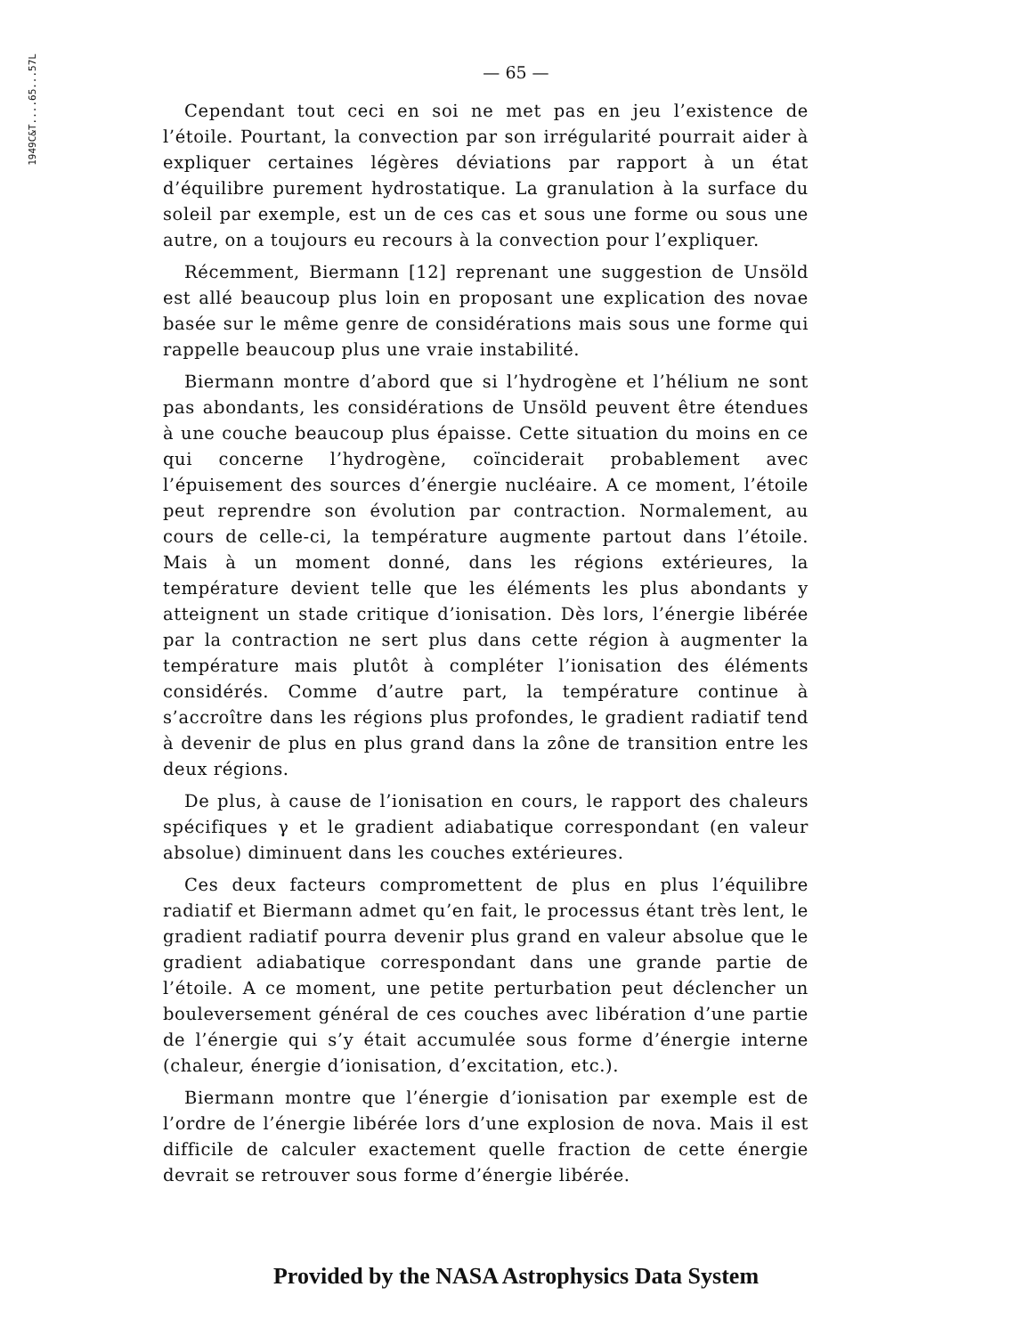1949C&T....65...57L
— 65 —
Cependant tout ceci en soi ne met pas en jeu l’existence de l’étoile. Pourtant, la convection par son irrégularité pourrait aider à expliquer certaines légères déviations par rapport à un état d’équilibre purement hydrostatique. La granulation à la surface du soleil par exemple, est un de ces cas et sous une forme ou sous une autre, on a toujours eu recours à la convection pour l’expliquer.
Récemment, Biermann [12] reprenant une suggestion de Unsöld est allé beaucoup plus loin en proposant une explication des novae basée sur le même genre de considérations mais sous une forme qui rappelle beaucoup plus une vraie instabilité.
Biermann montre d’abord que si l’hydrogène et l’hélium ne sont pas abondants, les considérations de Unsöld peuvent être étendues à une couche beaucoup plus épaisse. Cette situation du moins en ce qui concerne l’hydrogène, coïnciderait probablement avec l’épuisement des sources d’énergie nucléaire. A ce moment, l’étoile peut reprendre son évolution par contraction. Normalement, au cours de celle-ci, la température augmente partout dans l’étoile. Mais à un moment donné, dans les régions extérieures, la température devient telle que les éléments les plus abondants y atteignent un stade critique d’ionisation. Dès lors, l’énergie libérée par la contraction ne sert plus dans cette région à augmenter la température mais plutôt à compléter l’ionisation des éléments considérés. Comme d’autre part, la température continue à s’accroître dans les régions plus profondes, le gradient radiatif tend à devenir de plus en plus grand dans la zône de transition entre les deux régions.
De plus, à cause de l’ionisation en cours, le rapport des chaleurs spécifiques γ et le gradient adiabatique correspondant (en valeur absolue) diminuent dans les couches extérieures.
Ces deux facteurs compromettent de plus en plus l’équilibre radiatif et Biermann admet qu’en fait, le processus étant très lent, le gradient radiatif pourra devenir plus grand en valeur absolue que le gradient adiabatique correspondant dans une grande partie de l’étoile. A ce moment, une petite perturbation peut déclencher un bouleversement général de ces couches avec libération d’une partie de l’énergie qui s’y était accumulée sous forme d’énergie interne (chaleur, énergie d’ionisation, d’excitation, etc.).
Biermann montre que l’énergie d’ionisation par exemple est de l’ordre de l’énergie libérée lors d’une explosion de nova. Mais il est difficile de calculer exactement quelle fraction de cette énergie devrait se retrouver sous forme d’énergie libérée.
Provided by the NASA Astrophysics Data System